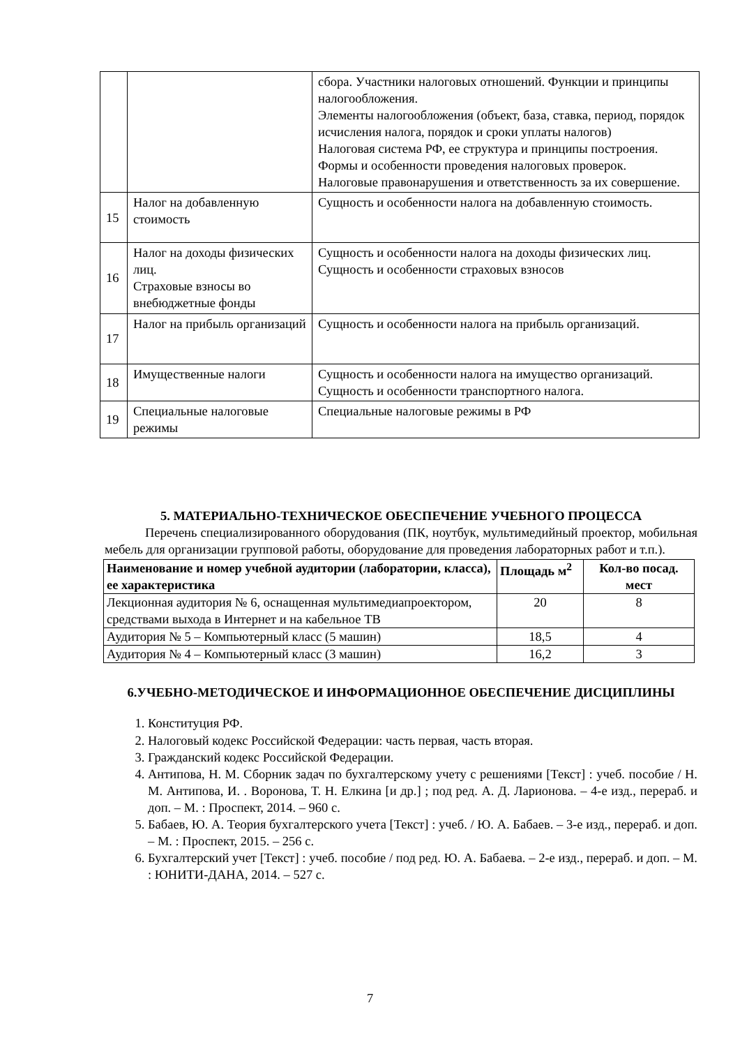| | | сбора. Участники налоговых отношений. Функции и принципы налогообложения. Элементы налогообложения (объект, база, ставка, период, порядок исчисления налога, порядок и сроки уплаты налогов) Налоговая система РФ, ее структура и принципы построения. Формы и особенности проведения налоговых проверок. Налоговые правонарушения и ответственность за их совершение. |
| 15 | Налог на добавленную стоимость | Сущность и особенности налога на добавленную стоимость. |
| 16 | Налог на доходы физических лиц. Страховые взносы во внебюджетные фонды | Сущность и особенности налога на доходы физических лиц. Сущность и особенности страховых взносов |
| 17 | Налог на прибыль организаций | Сущность и особенности налога на прибыль организаций. |
| 18 | Имущественные налоги | Сущность и особенности налога на имущество организаций. Сущность и особенности транспортного налога. |
| 19 | Специальные налоговые режимы | Специальные налоговые режимы в РФ |
5. МАТЕРИАЛЬНО-ТЕХНИЧЕСКОЕ ОБЕСПЕЧЕНИЕ УЧЕБНОГО ПРОЦЕССА
Перечень специализированного оборудования (ПК, ноутбук, мультимедийный проектор, мобильная мебель для организации групповой работы, оборудование для проведения лабораторных работ и т.п.).
| Наименование и номер учебной аудитории (лаборатории, класса), ее характеристика | Площадь м<sup>2</sup> | Кол-во посад. мест |
| --- | --- | --- |
| Лекционная аудитория № 6, оснащенная мультимедиапроектором, средствами выхода в Интернет и на кабельное ТВ | 20 | 8 |
| Аудитория № 5 – Компьютерный класс (5 машин) | 18,5 | 4 |
| Аудитория № 4 – Компьютерный класс (3 машин) | 16,2 | 3 |
6.УЧЕБНО-МЕТОДИЧЕСКОЕ И ИНФОРМАЦИОННОЕ ОБЕСПЕЧЕНИЕ ДИСЦИПЛИНЫ
1. Конституция РФ.
2. Налоговый кодекс Российской Федерации: часть первая, часть вторая.
3. Гражданский кодекс Российской Федерации.
4. Антипова, Н. М. Сборник задач по бухгалтерскому учету с решениями [Текст] : учеб. пособие / Н. М. Антипова, И. . Воронова, Т. Н. Елкина [и др.] ; под ред. А. Д. Ларионова. – 4-е изд., перераб. и доп. – М. : Проспект, 2014. – 960 с.
5. Бабаев, Ю. А. Теория бухгалтерского учета [Текст] : учеб. / Ю. А. Бабаев. – 3-е изд., перераб. и доп. – М. : Проспект, 2015. – 256 с.
6. Бухгалтерский учет [Текст] : учеб. пособие / под ред. Ю. А. Бабаева. – 2-е изд., перераб. и доп. – М. : ЮНИТИ-ДАНА, 2014. – 527 с.
7